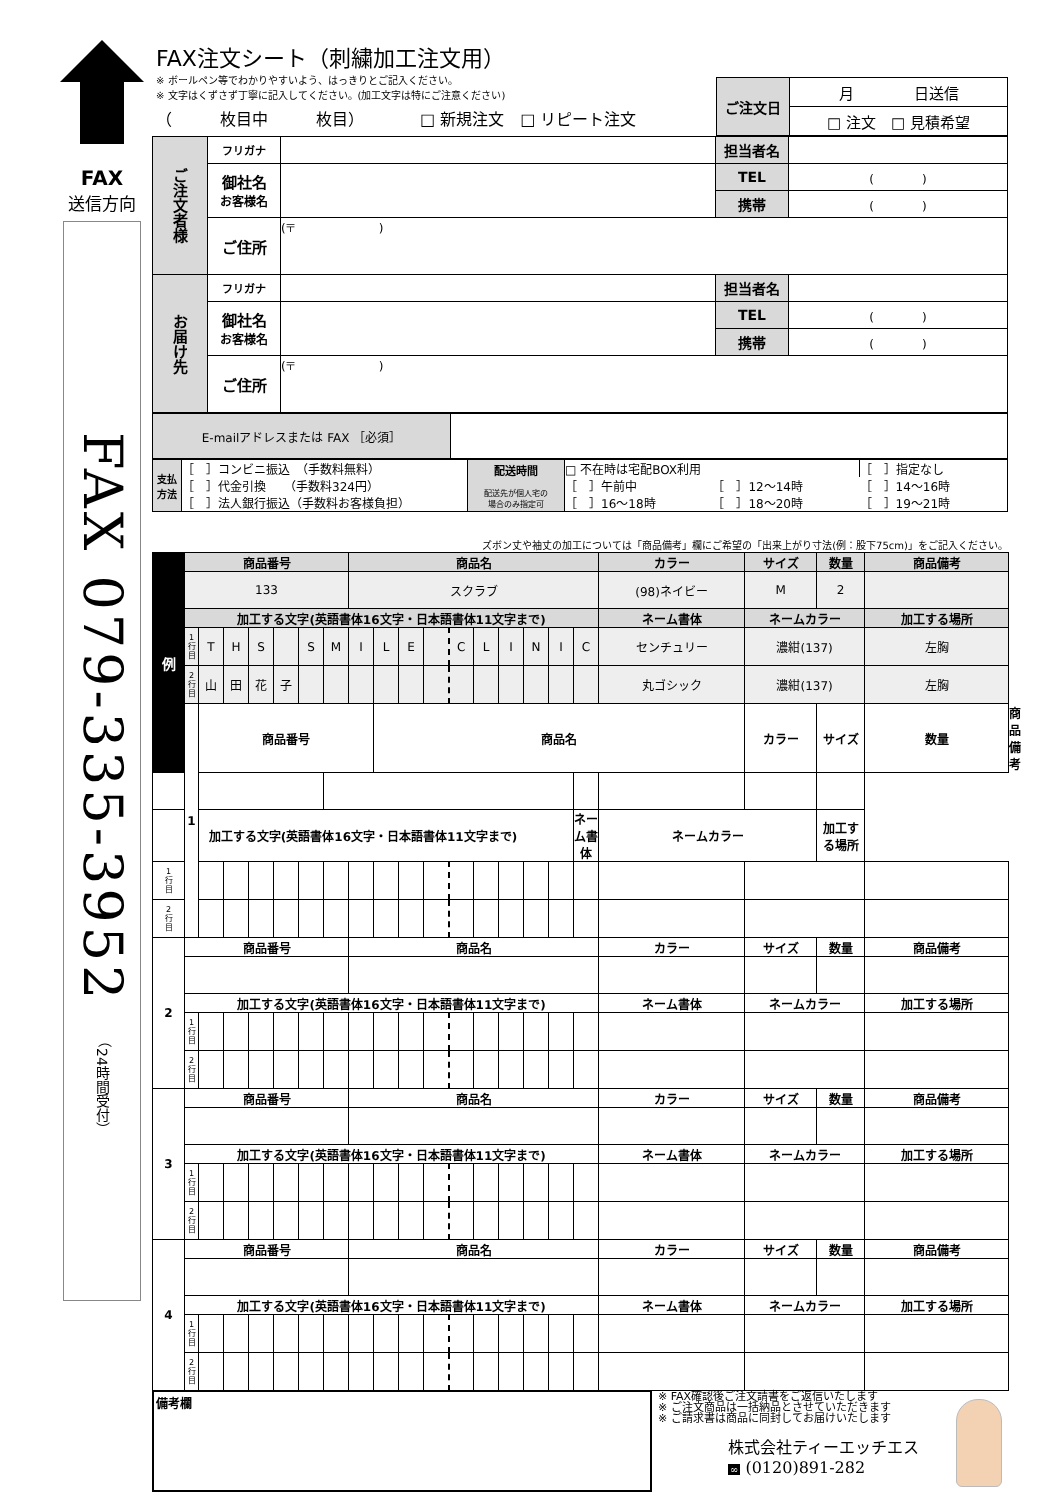FAX
送信方向
FAX 079-335-3952 （24時間受付）
FAX注文シート（刺繍加工注文用）
※ ボールペン等でわかりやすいよう、はっきりとご記入ください。
※ 文字はくずさず丁寧に記入してください。(加工文字は特にご注意ください)
（　　　枚目中　　　枚目）　　　　□ 新規注文　□ リピート注文
| ご注文日 | 月 日送信 |
| | □ 注文 □ 見積希望 |
| ご注文者様 | フリガナ | | 担当者名 | |
| | 御社名 お客様名 | | TEL | ( ) |
| | | | 携帯 | ( ) |
| | ご住所 | (〒 ) | | |
| お届け先 | フリガナ | | 担当者名 | |
| | 御社名 お客様名 | | TEL | ( ) |
| | | | 携帯 | ( ) |
| | ご住所 | (〒 ) | | |
| E-mailアドレスまたは FAX ［必須］ | |
| 支払方法 | ［ ］コンビニ振込 （手数料無料） | 配送時間 配送先が個人宅の 場合のみ指定可 | □ 不在時は宅配BOX利用 | | ［ ］指定なし |
| | ［ ］代金引換 （手数料324円） | | ［ ］午前中 | ［ ］12〜14時 | ［ ］14〜16時 |
| | ［ ］法人銀行振込（手数料お客様負担） | | ［ ］16〜18時 | ［ ］18〜20時 | ［ ］19〜21時 |
ズボン丈や袖丈の加工については「商品備考」欄にご希望の「出来上がり寸法(例：股下75cm)」をご記入ください。
| 例 | 商品番号 | | | | | | | 商品名 | | | | | | | | | | カラー | サイズ | 数量 | 商品備考 | |
| | 133 | | | | | | | スクラブ | | | | | | | | | | (98)ネイビー | M | 2 | | |
| | 加工する文字(英語書体16文字・日本語書体11文字まで) | | | | | | | | | | | | | | | | | ネーム書体 | ネームカラー | | 加工する場所 | |
| | 1 行 目 | T | H | S | | S | M | I | L | E | | C | L | I | N | I | C | センチュリー | 濃紺(137) | | 左胸 | |
| | 2 行 目 | 山 | 田 | 花 | 子 | | | | | | | | | | | | | 丸ゴシック | 濃紺(137) | | 左胸 | |
| | 1 | 商品番号 | | | | | | | 商品名 | | | | | | | | | | カラー | サイズ | 数量 | 商品備考 |
| 加工する文字(英語書体16文字・日本語書体11文字まで) | | | | | | | | | | | | | | | | | ネーム書体 | ネームカラー | | 加工する場所 | | |
| 1 行 目 | | | | | | | | | | | | | | | | | | | | | | |
| 2 行 目 | | | | | | | | | | | | | | | | | | | | | | |
| 2 | 商品番号 | | | | | | | 商品名 | | | | | | | | | | カラー | サイズ | 数量 | 商品備考 | |
| | 加工する文字(英語書体16文字・日本語書体11文字まで) | | | | | | | | | | | | | | | | | ネーム書体 | ネームカラー | | 加工する場所 | |
| | 1 行 目 | | | | | | | | | | | | | | | | | | | | | |
| | 2 行 目 | | | | | | | | | | | | | | | | | | | | | |
| 3 | 商品番号 | | | | | | | 商品名 | | | | | | | | | | カラー | サイズ | 数量 | 商品備考 | |
| | 加工する文字(英語書体16文字・日本語書体11文字まで) | | | | | | | | | | | | | | | | | ネーム書体 | ネームカラー | | 加工する場所 | |
| | 1 行 目 | | | | | | | | | | | | | | | | | | | | | |
| | 2 行 目 | | | | | | | | | | | | | | | | | | | | | |
| 4 | 商品番号 | | | | | | | 商品名 | | | | | | | | | | カラー | サイズ | 数量 | 商品備考 | |
| | 加工する文字(英語書体16文字・日本語書体11文字まで) | | | | | | | | | | | | | | | | | ネーム書体 | ネームカラー | | 加工する場所 | |
| | 1 行 目 | | | | | | | | | | | | | | | | | | | | | |
| | 2 行 目 | | | | | | | | | | | | | | | | | | | | | |
備考欄
※ FAX確認後ご注文請書をご返信いたします
※ ご注文商品は一括納品とさせていただきます
※ ご請求書は商品に同封してお届けいたします
株式会社ティーエッチエス
∞ (0120)891-282